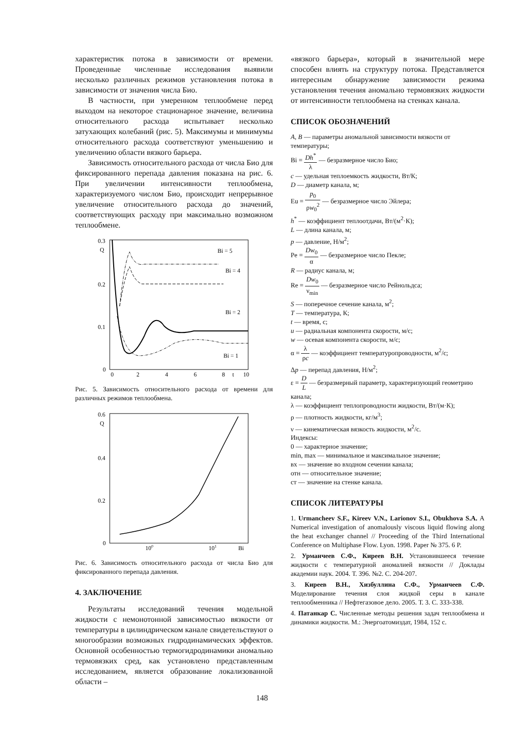характеристик потока в зависимости от времени. Проведенные численные исследования выявили несколько различных режимов установления потока в зависимости от значения числа Био.
В частности, при умеренном теплообмене перед выходом на некоторое стационарное значение, величина относительного расхода испытывает несколько затухающих колебаний (рис. 5). Максимумы и минимумы относительного расхода соответствуют уменьшению и увеличению области вязкого барьера.
Зависимость относительного расхода от числа Био для фиксированного перепада давления показана на рис. 6. При увеличении интенсивности теплообмена, характеризуемого числом Био, происходит непрерывное увеличение относительного расхода до значений, соответствующих расходу при максимально возможном теплообмене.
0.3
Q
0.2
0.1
0
0
2
4
6
8
t
10
Bi = 5
Bi = 4
Bi = 2
Bi = 1
Рис. 5. Зависимость относительного расхода от времени для различных режимов теплообмена.
0.6
Q
0.4
0.2
0
100
101
Bi
Рис. 6. Зависимость относительного расхода от числа Био для фиксированного перепада давления.
4. ЗАКЛЮЧЕНИЕ
Результаты исследований течения модельной жидкости с немонотонной зависимостью вязкости от температуры в цилиндрическом канале свидетельствуют о многообразии возможных гидродинамических эффектов. Основной особенностью термогидродинамики аномально термовязких сред, как установлено представленным исследованием, является образование локализованной области –
«вязкого барьера», который в значительной мере способен влиять на структуру потока. Представляется интересным обнаружение зависимости режима установления течения аномально термовязких жидкости от интенсивности теплообмена на стенках канала.
СПИСОК ОБОЗНАЧЕНИЙ
A, B — параметры аномальной зависимости вязкости от температуры;
Bi = Dh<sup>*</sup> λ — безразмерное число Био;
c — удельная теплоемкость жидкости, Вт/К;
D — диаметр канала, м;
Eu = p<sub>0</sub> ρw<sub>0</sub><sup>2</sup> — безразмерное число Эйлера;
h<sup>*</sup> — коэффициент теплоотдачи, Вт/(м<sup>2</sup>·К);
L — длина канала, м;
p — давление, Н/м<sup>2</sup>;
Pe = Dw<sub>0</sub> α — безразмерное число Пекле;
R — радиус канала, м;
Re = Dw<sub>0</sub> ν<sub>min</sub> — безразмерное число Рейнольдса;
S — поперечное сечение канала, м<sup>2</sup>;
T — температура, К;
t — время, с;
u — радиальная компонента скорости, м/с;
w — осевая компонента скорости, м/с;
α = λ ρc — коэффициент температуропроводности, м<sup>2</sup>/с;
Δp — перепад давления, Н/м<sup>2</sup>;
ε = D L — безразмерный параметр, характеризующий геометрию канала;
λ — коэффициент теплопроводности жидкости, Вт/(м·К);
ρ — плотность жидкости, кг/м<sup>3</sup>;
ν — кинематическая вязкость жидкости, м<sup>2</sup>/с.
Индексы:
0 — характерное значение;
min, max — минимальное и максимальное значение;
вх — значение во входном сечении канала;
отн — относительное значение;
ст — значение на стенке канала.
СПИСОК ЛИТЕРАТУРЫ
1. Urmancheev S.F., Kireev V.N., Larionov S.I., Obukhova S.A. A Numerical investigation of anomalously viscous liquid flowing along the heat exchanger channel // Proceeding of the Third International Conference on Multiphase Flow. Lyon. 1998. Paper № 375. 6 P.
2. Урманчеев С.Ф., Киреев В.Н. Установившееся течение жидкости с температурной аномалией вязкости // Доклады академии наук. 2004. Т. 396. №2. С. 204-207.
3. Киреев В.Н., Хизбуллина С.Ф., Урманчеев С.Ф. Моделирование течения слоя жидкой серы в канале теплообменника // Нефтегазовое дело. 2005. Т. 3. С. 333-338.
4. Патанкар С. Численные методы решения задач теплообмена и динамики жидкости. М.: Энергоатомиздат, 1984, 152 с.
148